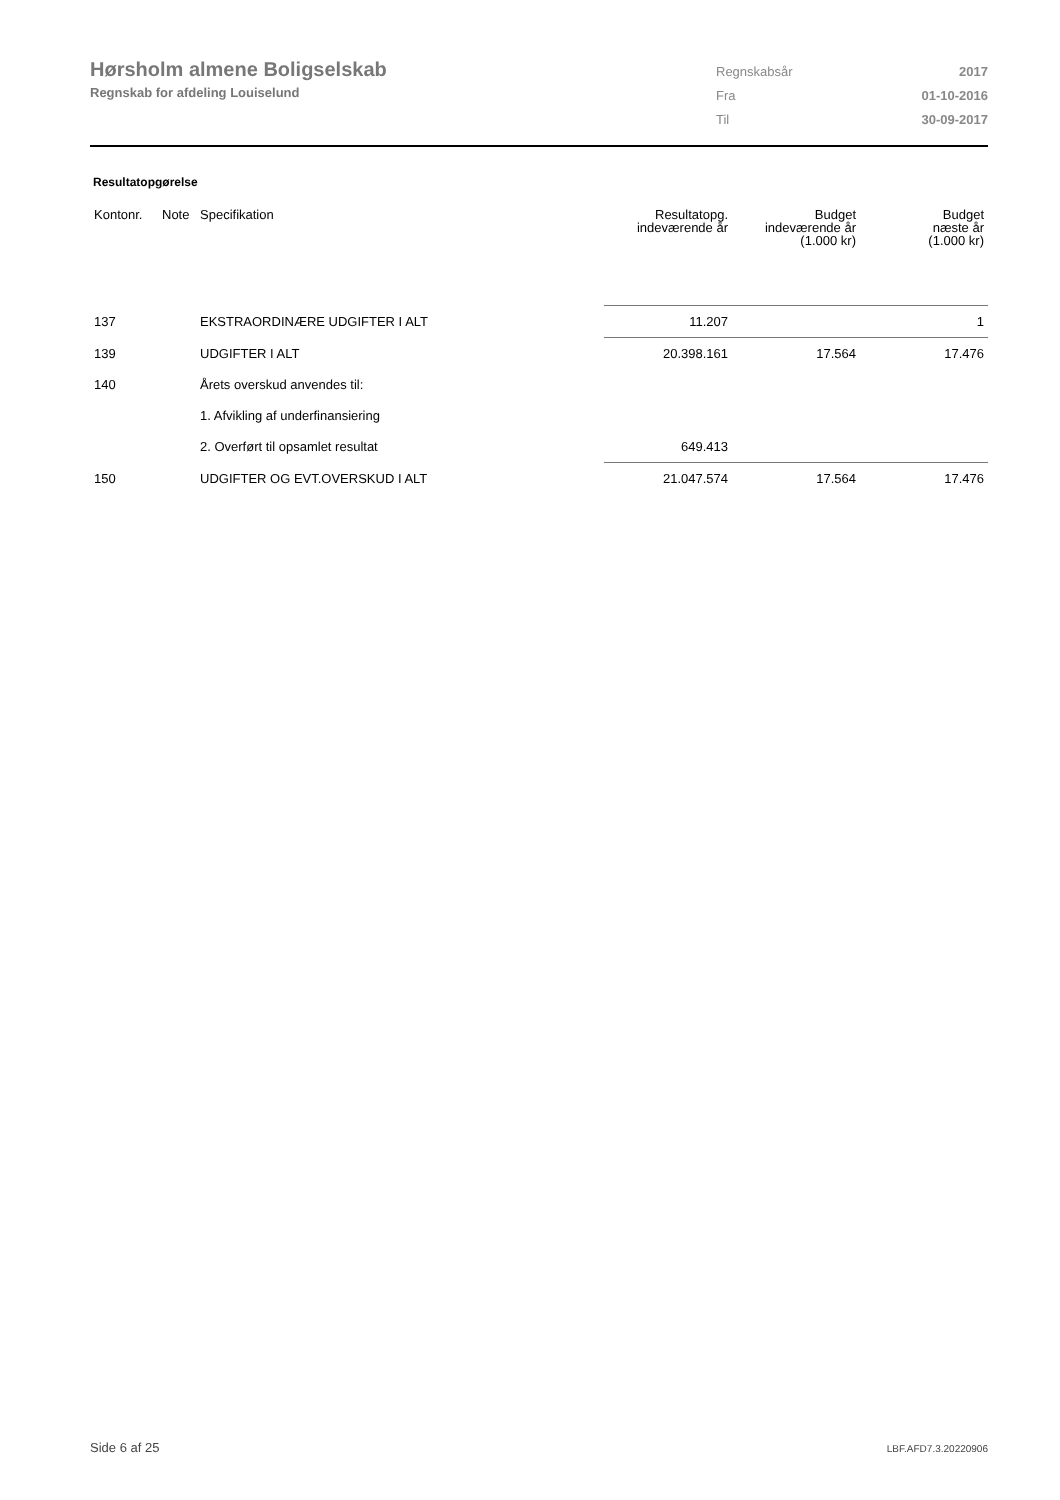Hørsholm almene Boligselskab
Regnskab for afdeling Louiselund
| Regnskabsår | 2017 |
| Fra | 01-10-2016 |
| Til | 30-09-2017 |
Resultatopgørelse
| Kontonr. | Note | Specifikation | Resultatopg. indeværende år | Budget indeværende år (1.000 kr) | Budget næste år (1.000 kr) |
| --- | --- | --- | --- | --- | --- |
| 137 | | EKSTRAORDINÆRE UDGIFTER I ALT | 11.207 | | 1 |
| 139 | | UDGIFTER I ALT | 20.398.161 | 17.564 | 17.476 |
| 140 | | Årets overskud anvendes til: | | | |
| | | 1. Afvikling af underfinansiering | | | |
| | | 2. Overført til opsamlet resultat | 649.413 | | |
| 150 | | UDGIFTER OG EVT.OVERSKUD I ALT | 21.047.574 | 17.564 | 17.476 |
Side 6 af 25 LBF.AFD7.3.20220906